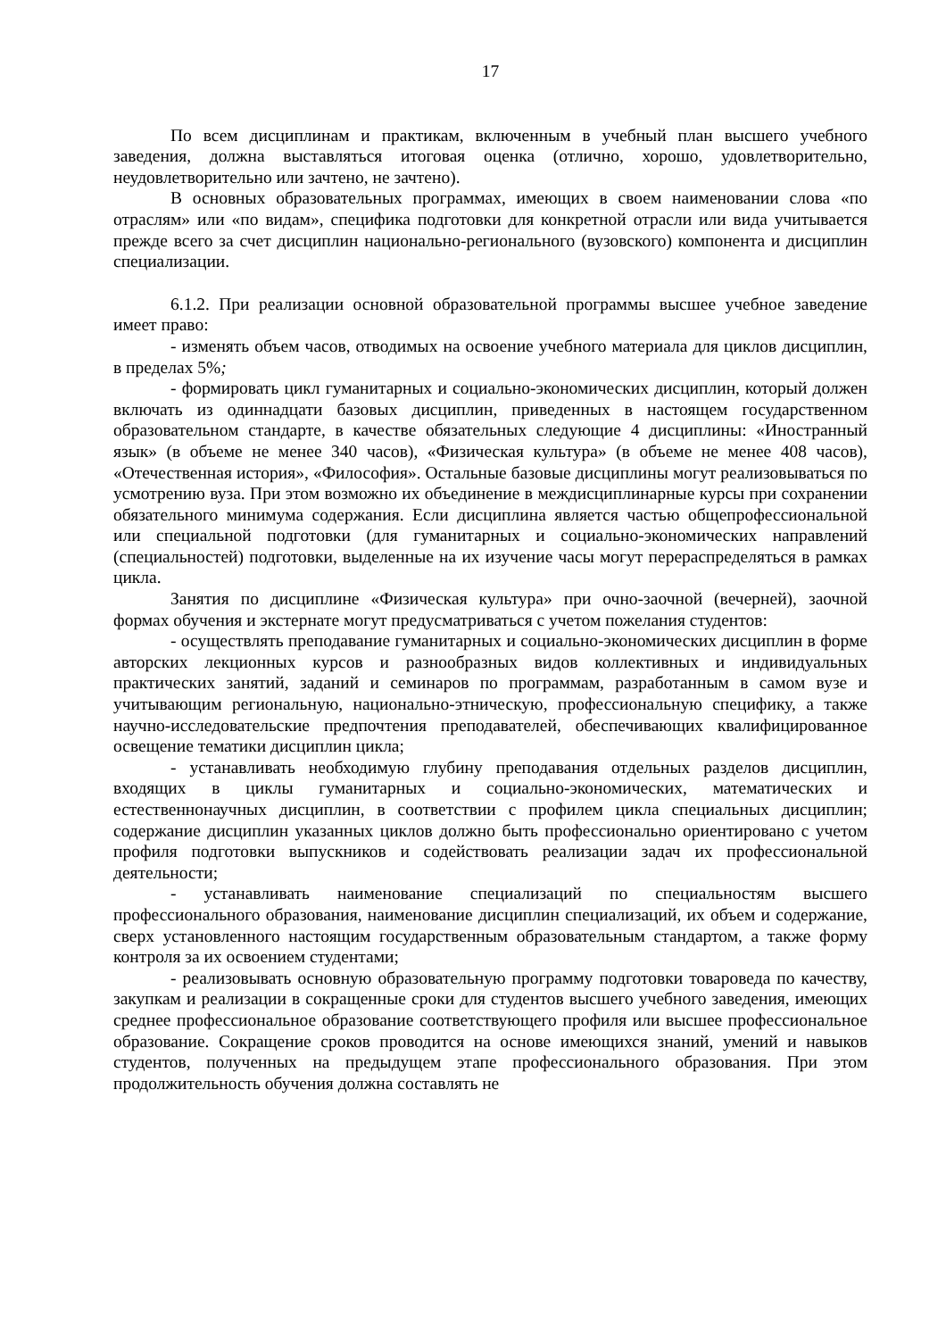17
По всем дисциплинам и практикам, включенным в учебный план высшего учебного заведения, должна выставляться итоговая оценка (отлично, хорошо, удовлетворительно, неудовлетворительно или зачтено, не зачтено).
В основных образовательных программах, имеющих в своем наименовании слова «по отраслям» или «по видам», специфика подготовки для конкретной отрасли или вида учитывается прежде всего за счет дисциплин национально-регионального (вузовского) компонента и дисциплин специализации.
6.1.2. При реализации основной образовательной программы высшее учебное заведение имеет право:
- изменять объем часов, отводимых на освоение учебного материала для циклов дисциплин, в пределах 5%;
- формировать цикл гуманитарных и социально-экономических дисциплин, который должен включать из одиннадцати базовых дисциплин, приведенных в настоящем государственном образовательном стандарте, в качестве обязательных следующие 4 дисциплины: «Иностранный язык» (в объеме не менее 340 часов), «Физическая культура» (в объеме не менее 408 часов), «Отечественная история», «Философия». Остальные базовые дисциплины могут реализовываться по усмотрению вуза. При этом возможно их объединение в междисциплинарные курсы при сохранении обязательного минимума содержания. Если дисциплина является частью общепрофессиональной или специальной подготовки (для гуманитарных и социально-экономических направлений (специальностей) подготовки, выделенные на их изучение часы могут перераспределяться в рамках цикла.
Занятия по дисциплине «Физическая культура» при очно-заочной (вечерней), заочной формах обучения и экстернате могут предусматриваться с учетом пожелания студентов:
- осуществлять преподавание гуманитарных и социально-экономических дисциплин в форме авторских лекционных курсов и разнообразных видов коллективных и индивидуальных практических занятий, заданий и семинаров по программам, разработанным в самом вузе и учитывающим региональную, национально-этническую, профессиональную специфику, а также научно-исследовательские предпочтения преподавателей, обеспечивающих квалифицированное освещение тематики дисциплин цикла;
- устанавливать необходимую глубину преподавания отдельных разделов дисциплин, входящих в циклы гуманитарных и социально-экономических, математических и естественнонаучных дисциплин, в соответствии с профилем цикла специальных дисциплин; содержание дисциплин указанных циклов должно быть профессионально ориентировано с учетом профиля подготовки выпускников и содействовать реализации задач их профессиональной деятельности;
- устанавливать наименование специализаций по специальностям высшего профессионального образования, наименование дисциплин специализаций, их объем и содержание, сверх установленного настоящим государственным образовательным стандартом, а также форму контроля за их освоением студентами;
- реализовывать основную образовательную программу подготовки товароведа по качеству, закупкам и реализации в сокращенные сроки для студентов высшего учебного заведения, имеющих среднее профессиональное образование соответствующего профиля или высшее профессиональное образование. Сокращение сроков проводится на основе имеющихся знаний, умений и навыков студентов, полученных на предыдущем этапе профессионального образования. При этом продолжительность обучения должна составлять не